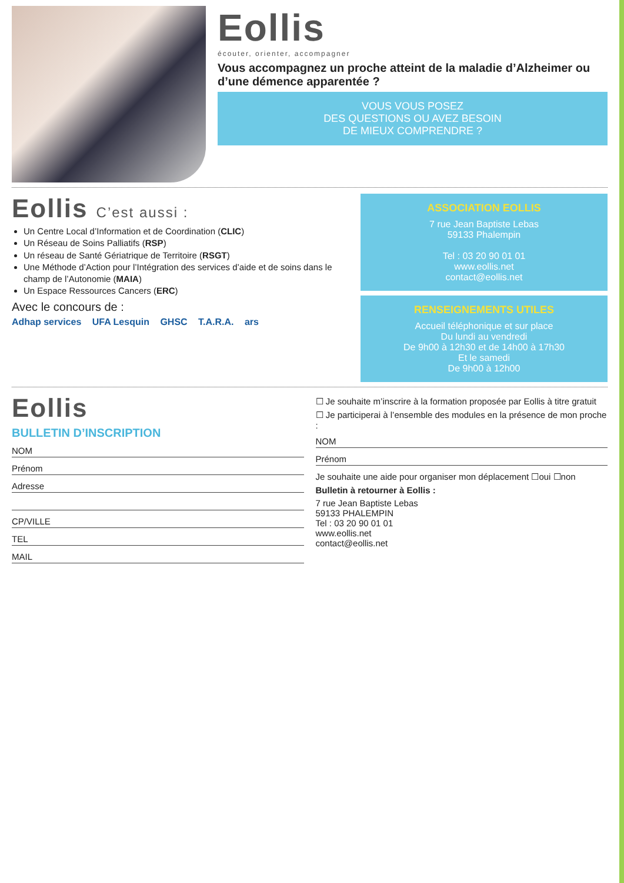Eollis
écouter, orienter, accompagner
Vous accompagnez un proche atteint de la maladie d’Alzheimer ou d’une démence apparentée ?
VOUS VOUS POSEZ
DES QUESTIONS OU AVEZ BESOIN
DE MIEUX COMPRENDRE ?
Eollis C’est aussi :
Un Centre Local d’Information et de Coordination (CLIC)
Un Réseau de Soins Palliatifs (RSP)
Un réseau de Santé Gériatrique de Territoire (RSGT)
Une Méthode d’Action pour l’Intégration des services d’aide et de soins dans le champ de l’Autonomie (MAIA)
Un Espace Ressources Cancers (ERC)
Avec le concours de :
Adhap services UFA Lesquin GHSC T.A.R.A. ars
ASSOCIATION EOLLIS
7 rue Jean Baptiste Lebas
59133 Phalempin
Tel : 03 20 90 01 01
www.eollis.net
contact@eollis.net
RENSEIGNEMENTS UTILES
Accueil téléphonique et sur place
Du lundi au vendredi
De 9h00 à 12h30 et de 14h00 à 17h30
Et le samedi
De 9h00 à 12h00
Eollis
BULLETIN D’INSCRIPTION
NOM
Prénom
Adresse
CP/VILLE
TEL
MAIL
☐ Je souhaite m’inscrire à la formation proposée par Eollis à titre gratuit
☐ Je participerai à l’ensemble des modules en la présence de mon proche :
NOM
Prénom
Je souhaite une aide pour organiser mon déplacement ☐oui ☐non
Bulletin à retourner à Eollis :
7 rue Jean Baptiste Lebas
59133 PHALEMPIN
Tel : 03 20 90 01 01
www.eollis.net
contact@eollis.net